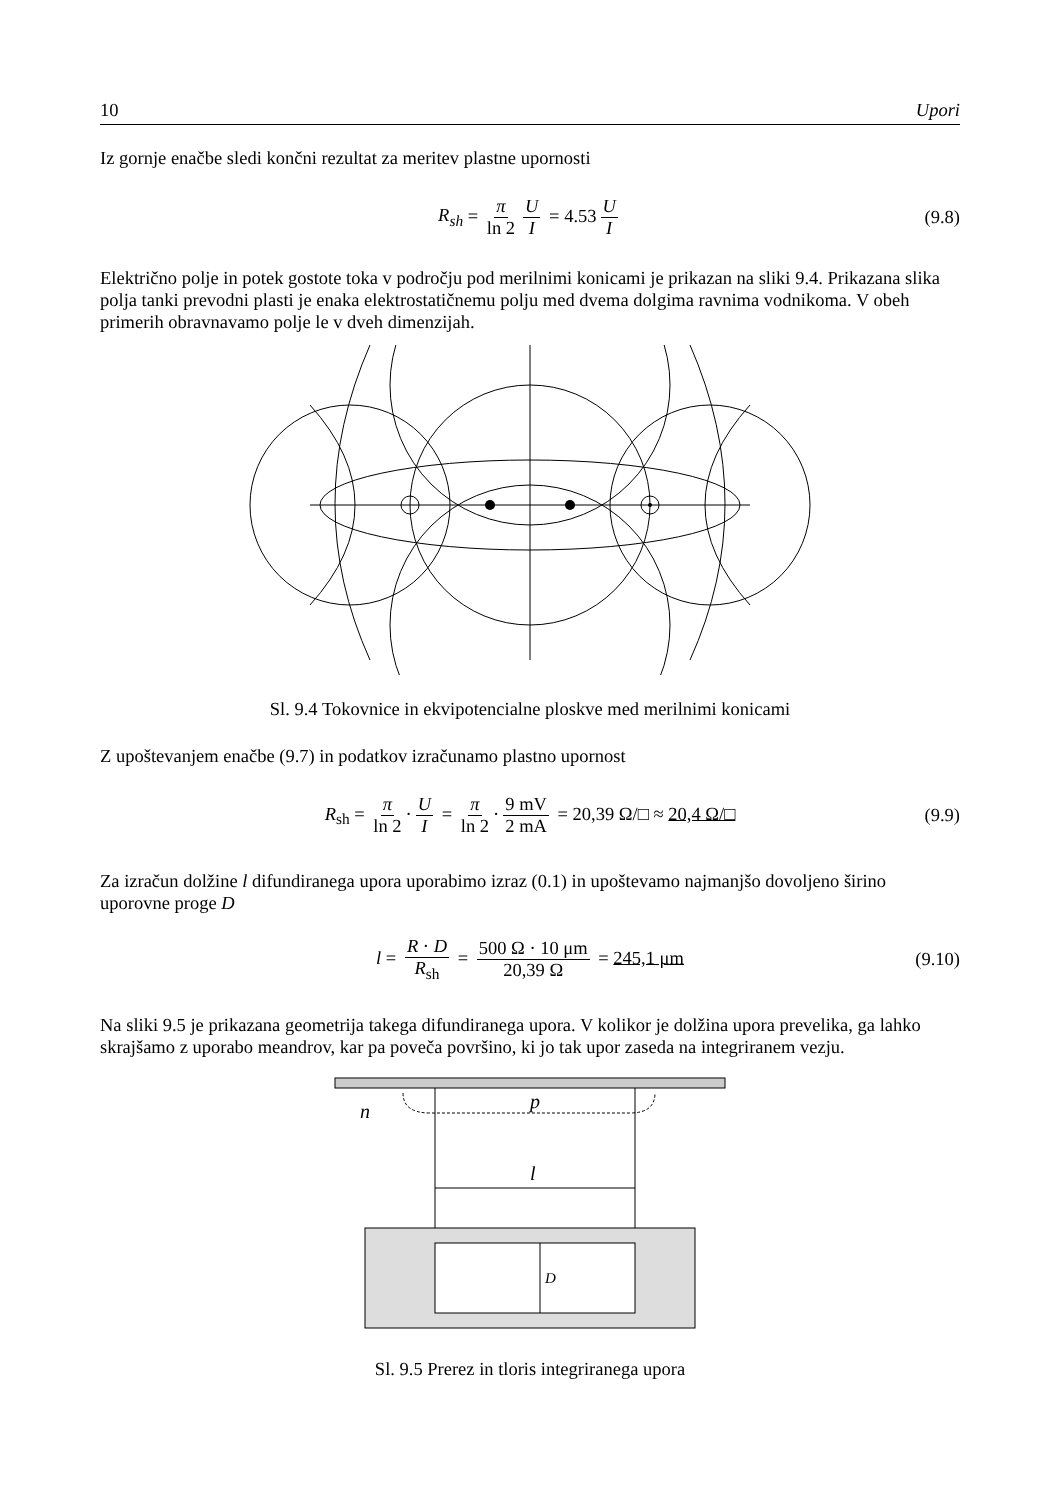10 Upori
Iz gornje enačbe sledi končni rezultat za meritev plastne upornosti
R<sub>sh</sub> = π ln 2 U I = 4.53 U I (9.8)
Električno polje in potek gostote toka v področju pod merilnimi konicami je prikazan na sliki 9.4. Prikazana slika polja tanki prevodni plasti je enaka elektrostatičnemu polju med dvema dolgima ravnima vodnikoma. V obeh primerih obravnavamo polje le v dveh dimenzijah.
Sl. 9.4 Tokovnice in ekvipotencialne ploskve med merilnimi konicami
Z upoštevanjem enačbe (9.7) in podatkov izračunamo plastno upornost
R<sub>sh</sub> = π ln 2 · U I = π ln 2 · 9 mV 2 mA = 20,39 Ω/□ ≈ 20,4 Ω/□ (9.9)
Za izračun dolžine l difundiranega upora uporabimo izraz (0.1) in upoštevamo najmanjšo dovoljeno širino uporovne proge D
l = R · D R<sub>sh</sub> = 500 Ω · 10 μm 20,39 Ω = 245,1 μm (9.10)
Na sliki 9.5 je prikazana geometrija takega difundiranega upora. V kolikor je dolžina upora prevelika, ga lahko skrajšamo z uporabo meandrov, kar pa poveča površino, ki jo tak upor zaseda na integriranem vezju.
n
p
l
D
Sl. 9.5 Prerez in tloris integriranega upora